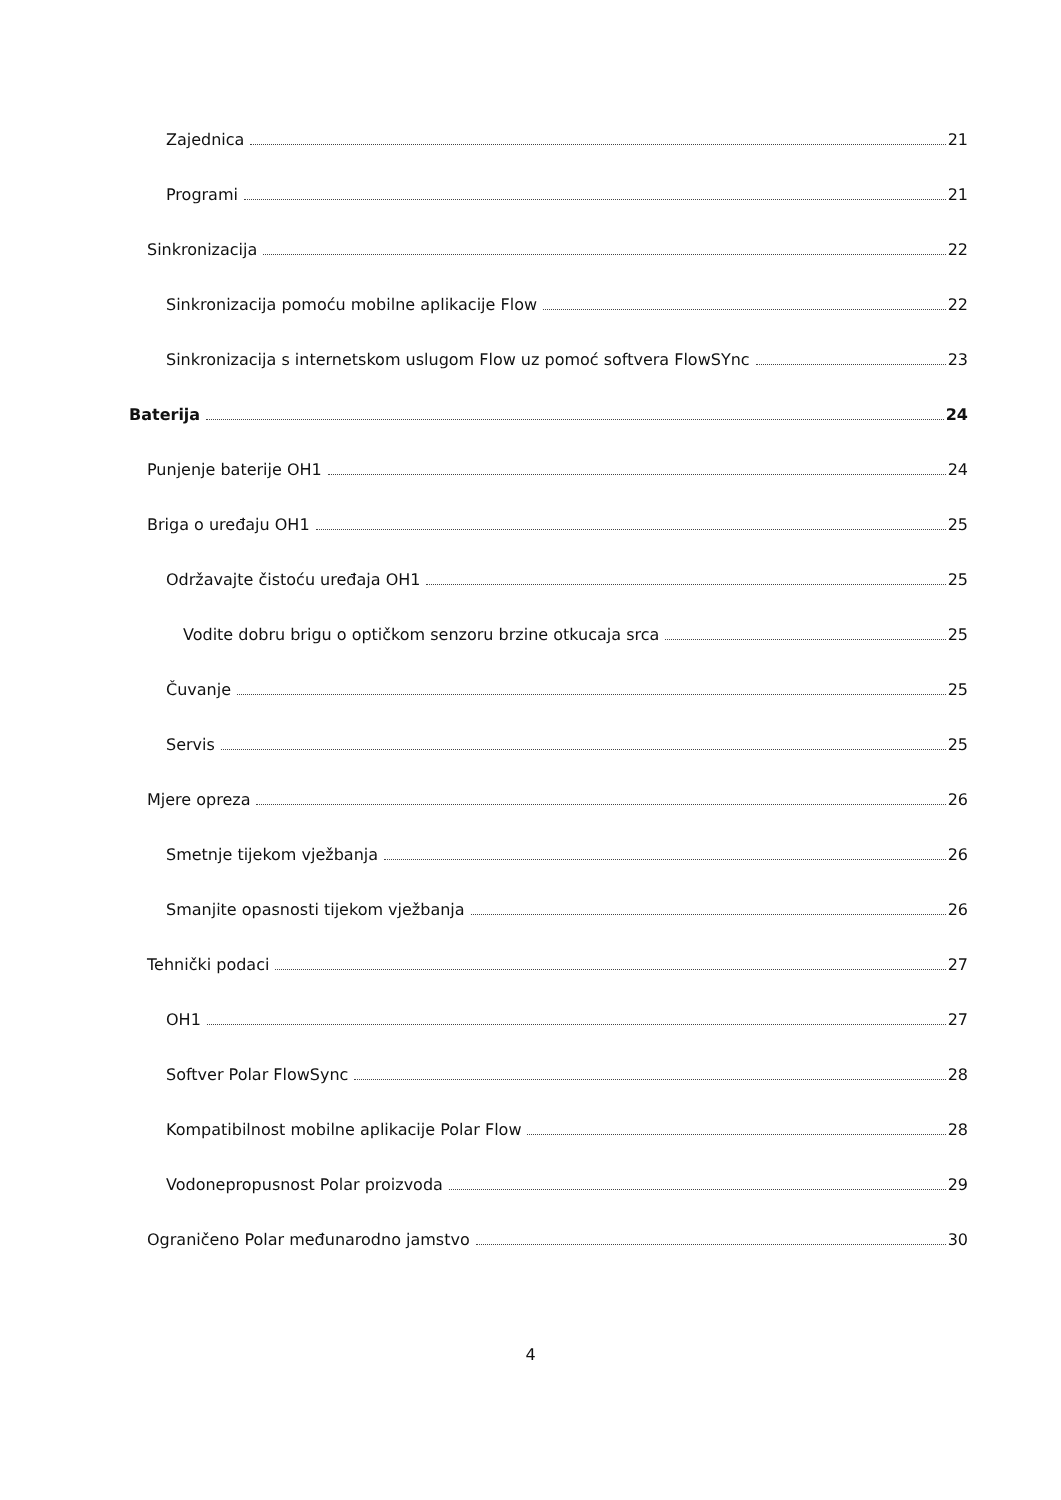Zajednica 21
Programi 21
Sinkronizacija 22
Sinkronizacija pomoću mobilne aplikacije Flow 22
Sinkronizacija s internetskom uslugom Flow uz pomoć softvera FlowSYnc 23
Baterija 24
Punjenje baterije OH1 24
Briga o uređaju OH1 25
Održavajte čistoću uređaja OH1 25
Vodite dobru brigu o optičkom senzoru brzine otkucaja srca 25
Čuvanje 25
Servis 25
Mjere opreza 26
Smetnje tijekom vježbanja 26
Smanjite opasnosti tijekom vježbanja 26
Tehnički podaci 27
OH1 27
Softver Polar FlowSync 28
Kompatibilnost mobilne aplikacije Polar Flow 28
Vodonepropusnost Polar proizvoda 29
Ograničeno Polar međunarodno jamstvo 30
4